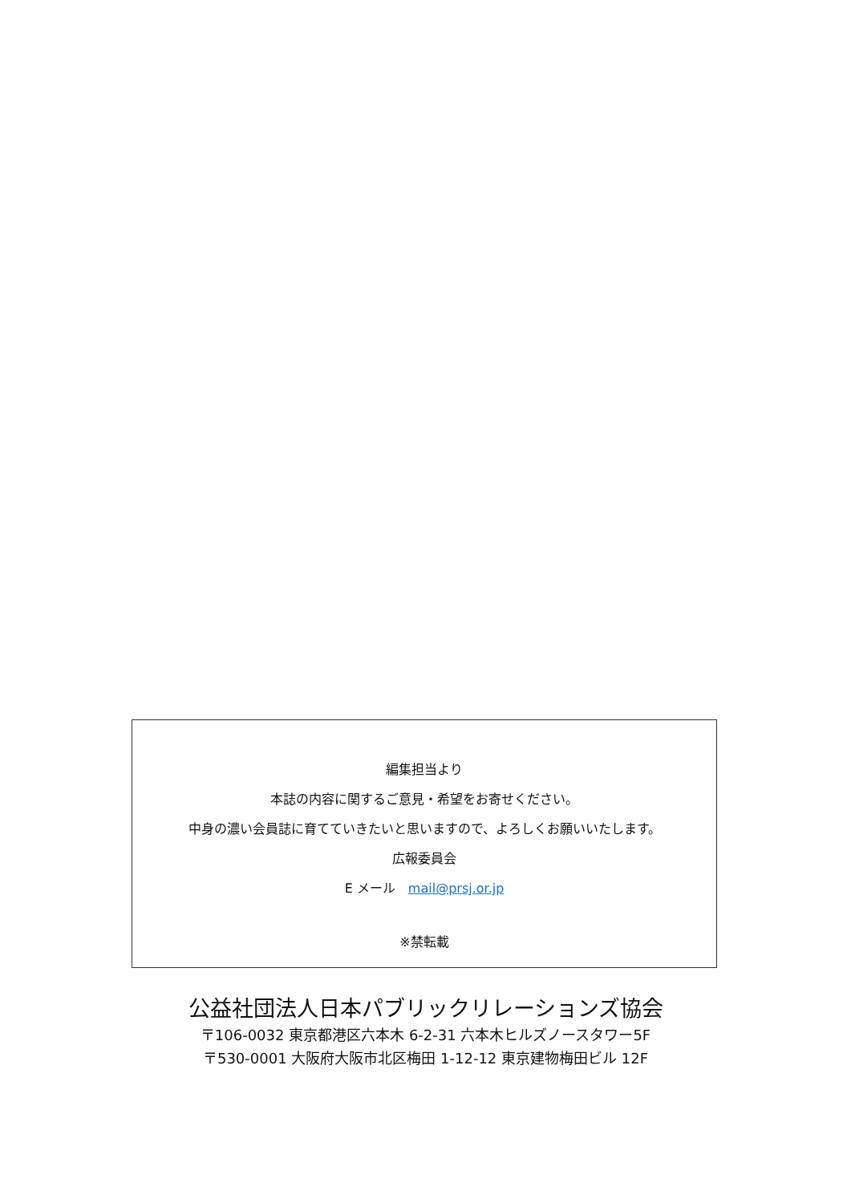編集担当より
本誌の内容に関するご意見・希望をお寄せください。
中身の濃い会員誌に育てていきたいと思いますので、よろしくお願いいたします。
広報委員会
E メール　mail@prsj.or.jp
※禁転載
公益社団法人日本パブリックリレーションズ協会
〒106-0032 東京都港区六本木 6-2-31 六本木ヒルズノースタワー5F
〒530-0001 大阪府大阪市北区梅田 1-12-12 東京建物梅田ビル 12F